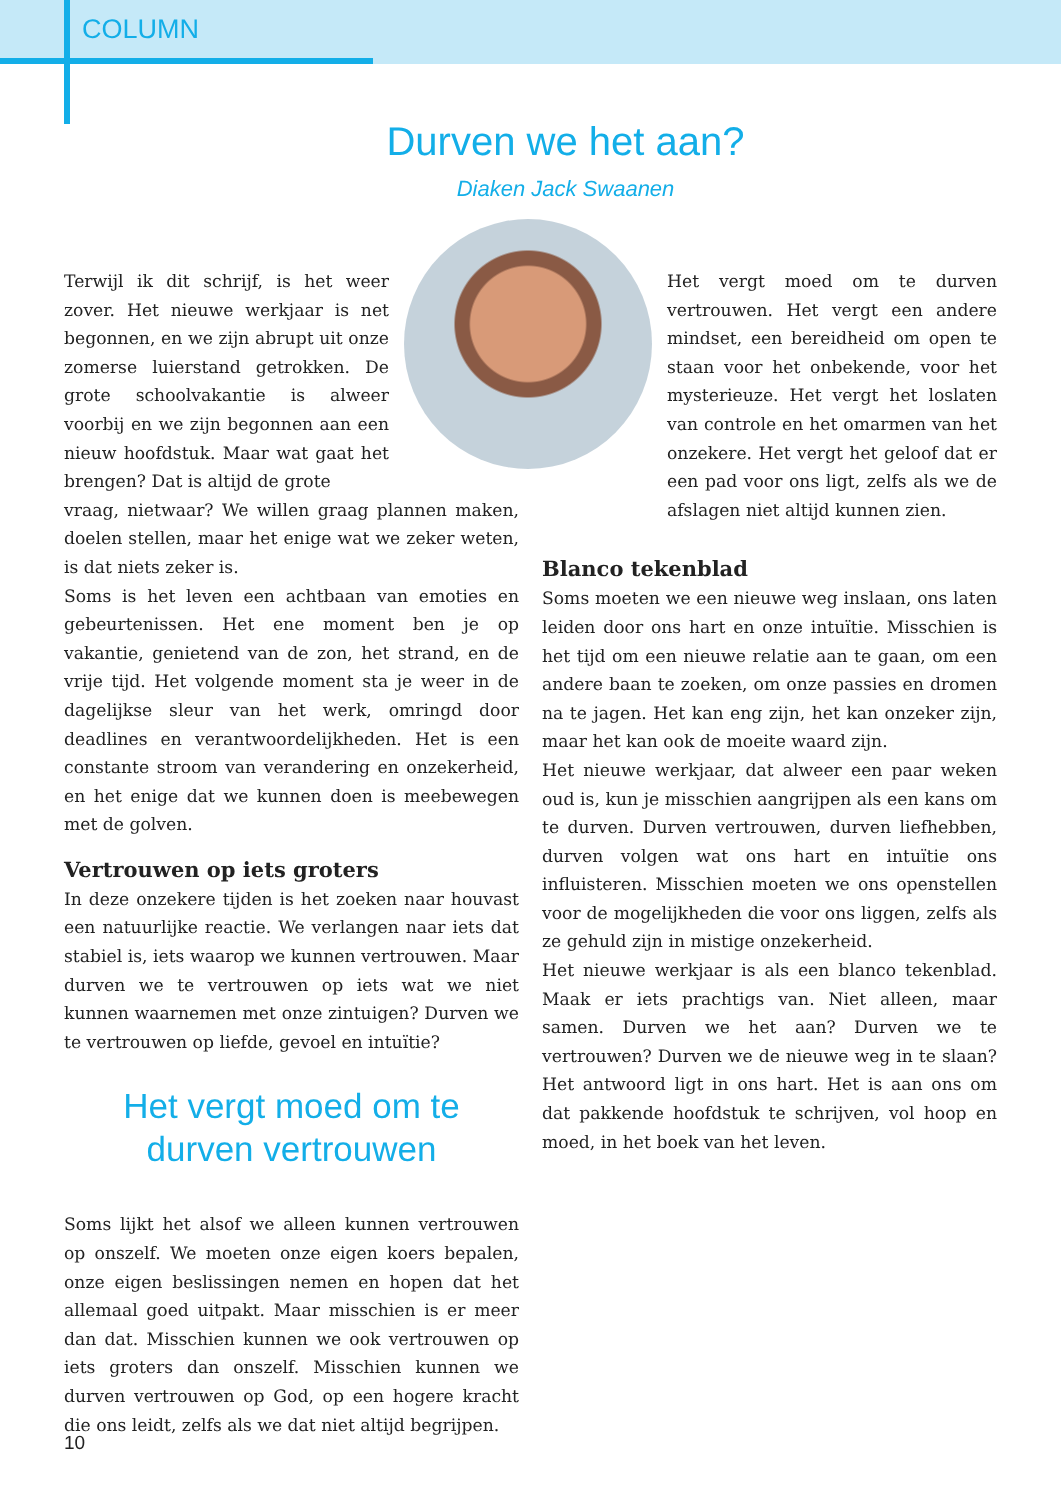COLUMN
Durven we het aan?
Diaken Jack Swaanen
Terwijl ik dit schrijf, is het weer zover. Het nieuwe werkjaar is net begonnen, en we zijn abrupt uit onze zomerse luierstand getrokken. De grote schoolvakantie is alweer voorbij en we zijn begonnen aan een nieuw hoofdstuk. Maar wat gaat het brengen? Dat is altijd de grote
vraag, nietwaar? We willen graag plannen maken, doelen stellen, maar het enige wat we zeker weten, is dat niets zeker is.
Soms is het leven een achtbaan van emoties en gebeurtenissen. Het ene moment ben je op vakantie, genietend van de zon, het strand, en de vrije tijd. Het volgende moment sta je weer in de dagelijkse sleur van het werk, omringd door deadlines en verantwoordelijkheden. Het is een constante stroom van verandering en onzekerheid, en het enige dat we kunnen doen is meebewegen met de golven.
Vertrouwen op iets groters
In deze onzekere tijden is het zoeken naar houvast een natuurlijke reactie. We verlangen naar iets dat stabiel is, iets waarop we kunnen vertrouwen. Maar durven we te vertrouwen op iets wat we niet kunnen waarnemen met onze zintuigen? Durven we te vertrouwen op liefde, gevoel en intuïtie?
Het vergt moed om te
durven vertrouwen
Soms lijkt het alsof we alleen kunnen vertrouwen op onszelf. We moeten onze eigen koers bepalen, onze eigen beslissingen nemen en hopen dat het allemaal goed uitpakt. Maar misschien is er meer dan dat. Misschien kunnen we ook vertrouwen op iets groters dan onszelf. Misschien kunnen we durven vertrouwen op God, op een hogere kracht die ons leidt, zelfs als we dat niet altijd begrijpen.
Het vergt moed om te durven vertrouwen. Het vergt een andere mindset, een bereidheid om open te staan voor het onbekende, voor het mysterieuze. Het vergt het loslaten van controle en het omarmen van het onzekere. Het vergt het geloof dat er een pad voor ons ligt, zelfs als we de afslagen niet altijd kunnen zien.
Blanco tekenblad
Soms moeten we een nieuwe weg inslaan, ons laten leiden door ons hart en onze intuïtie. Misschien is het tijd om een nieuwe relatie aan te gaan, om een andere baan te zoeken, om onze passies en dromen na te jagen. Het kan eng zijn, het kan onzeker zijn, maar het kan ook de moeite waard zijn.
Het nieuwe werkjaar, dat alweer een paar weken oud is, kun je misschien aangrijpen als een kans om te durven. Durven vertrouwen, durven liefhebben, durven volgen wat ons hart en intuïtie ons influisteren. Misschien moeten we ons openstellen voor de mogelijkheden die voor ons liggen, zelfs als ze gehuld zijn in mistige onzekerheid.
Het nieuwe werkjaar is als een blanco tekenblad. Maak er iets prachtigs van. Niet alleen, maar samen. Durven we het aan? Durven we te vertrouwen? Durven we de nieuwe weg in te slaan? Het antwoord ligt in ons hart. Het is aan ons om dat pakkende hoofdstuk te schrijven, vol hoop en moed, in het boek van het leven.
10